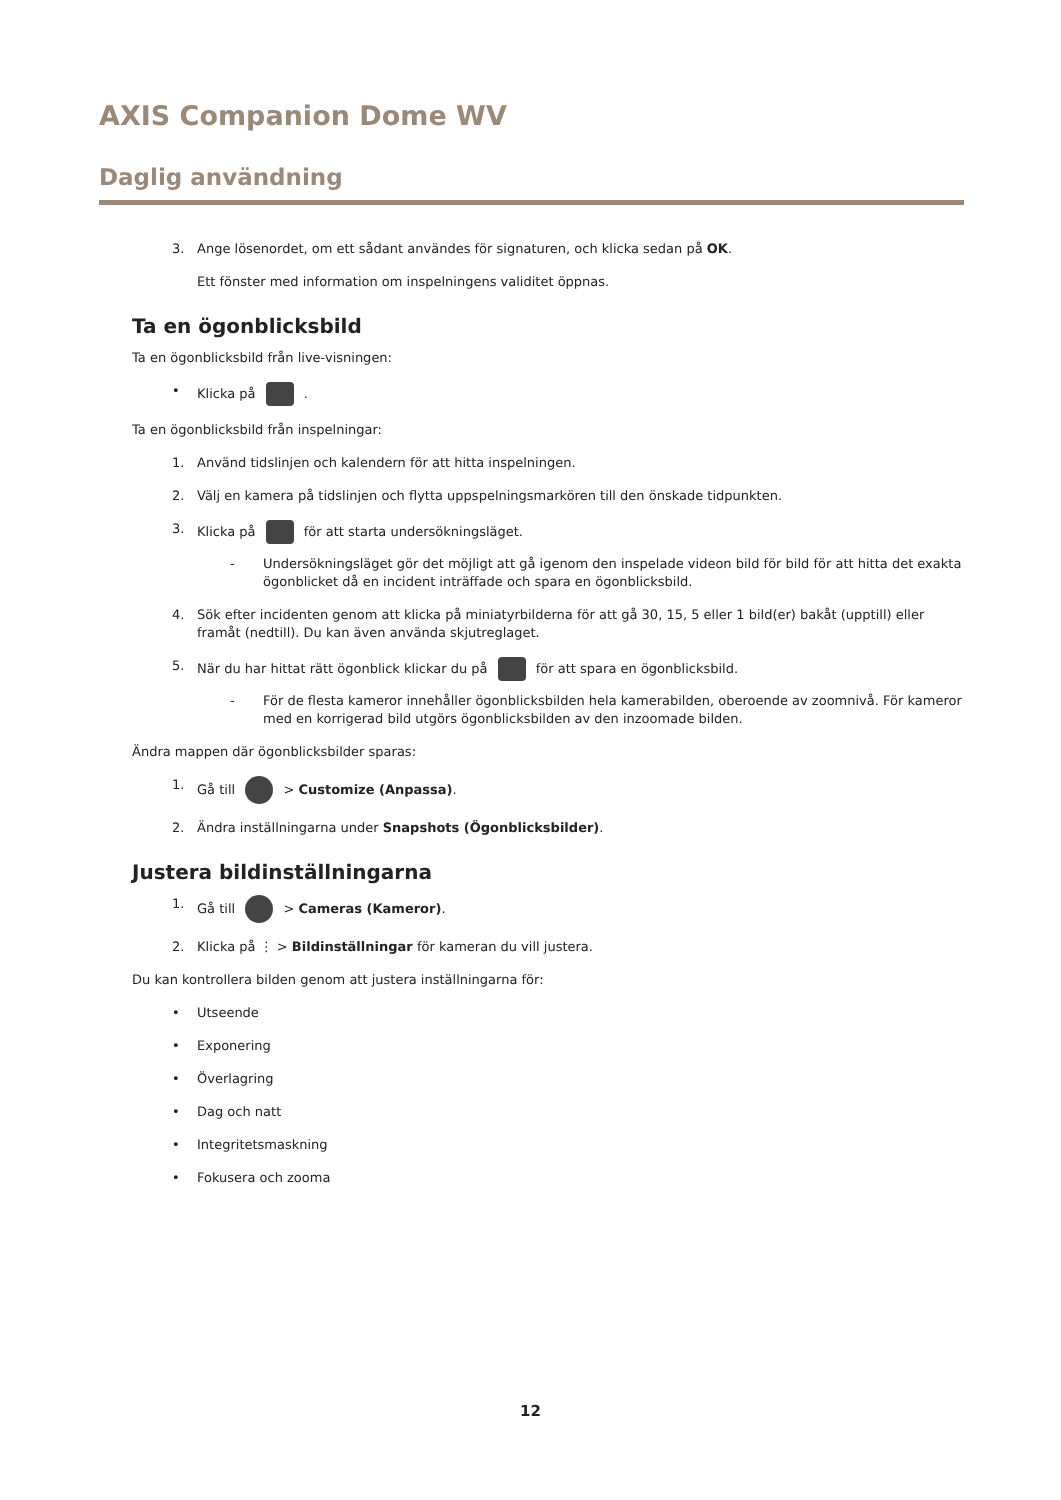AXIS Companion Dome WV
Daglig användning
3. Ange lösenordet, om ett sådant användes för signaturen, och klicka sedan på OK.
Ett fönster med information om inspelningens validitet öppnas.
Ta en ögonblicksbild
Ta en ögonblicksbild från live-visningen:
• Klicka på .
Ta en ögonblicksbild från inspelningar:
1. Använd tidslinjen och kalendern för att hitta inspelningen.
2. Välj en kamera på tidslinjen och flytta uppspelningsmarkören till den önskade tidpunkten.
3. Klicka på för att starta undersökningsläget.
- Undersökningsläget gör det möjligt att gå igenom den inspelade videon bild för bild för att hitta det exakta ögonblicket då en incident inträffade och spara en ögonblicksbild.
4. Sök efter incidenten genom att klicka på miniatyrbilderna för att gå 30, 15, 5 eller 1 bild(er) bakåt (upptill) eller framåt (nedtill). Du kan även använda skjutreglaget.
5. När du har hittat rätt ögonblick klickar du på för att spara en ögonblicksbild.
- För de flesta kameror innehåller ögonblicksbilden hela kamerabilden, oberoende av zoomnivå. För kameror med en korrigerad bild utgörs ögonblicksbilden av den inzoomade bilden.
Ändra mappen där ögonblicksbilder sparas:
1. Gå till > Customize (Anpassa).
2. Ändra inställningarna under Snapshots (Ögonblicksbilder).
Justera bildinställningarna
1. Gå till > Cameras (Kameror).
2. Klicka på ⋮ > Bildinställningar för kameran du vill justera.
Du kan kontrollera bilden genom att justera inställningarna för:
• Utseende
• Exponering
• Överlagring
• Dag och natt
• Integritetsmaskning
• Fokusera och zooma
12